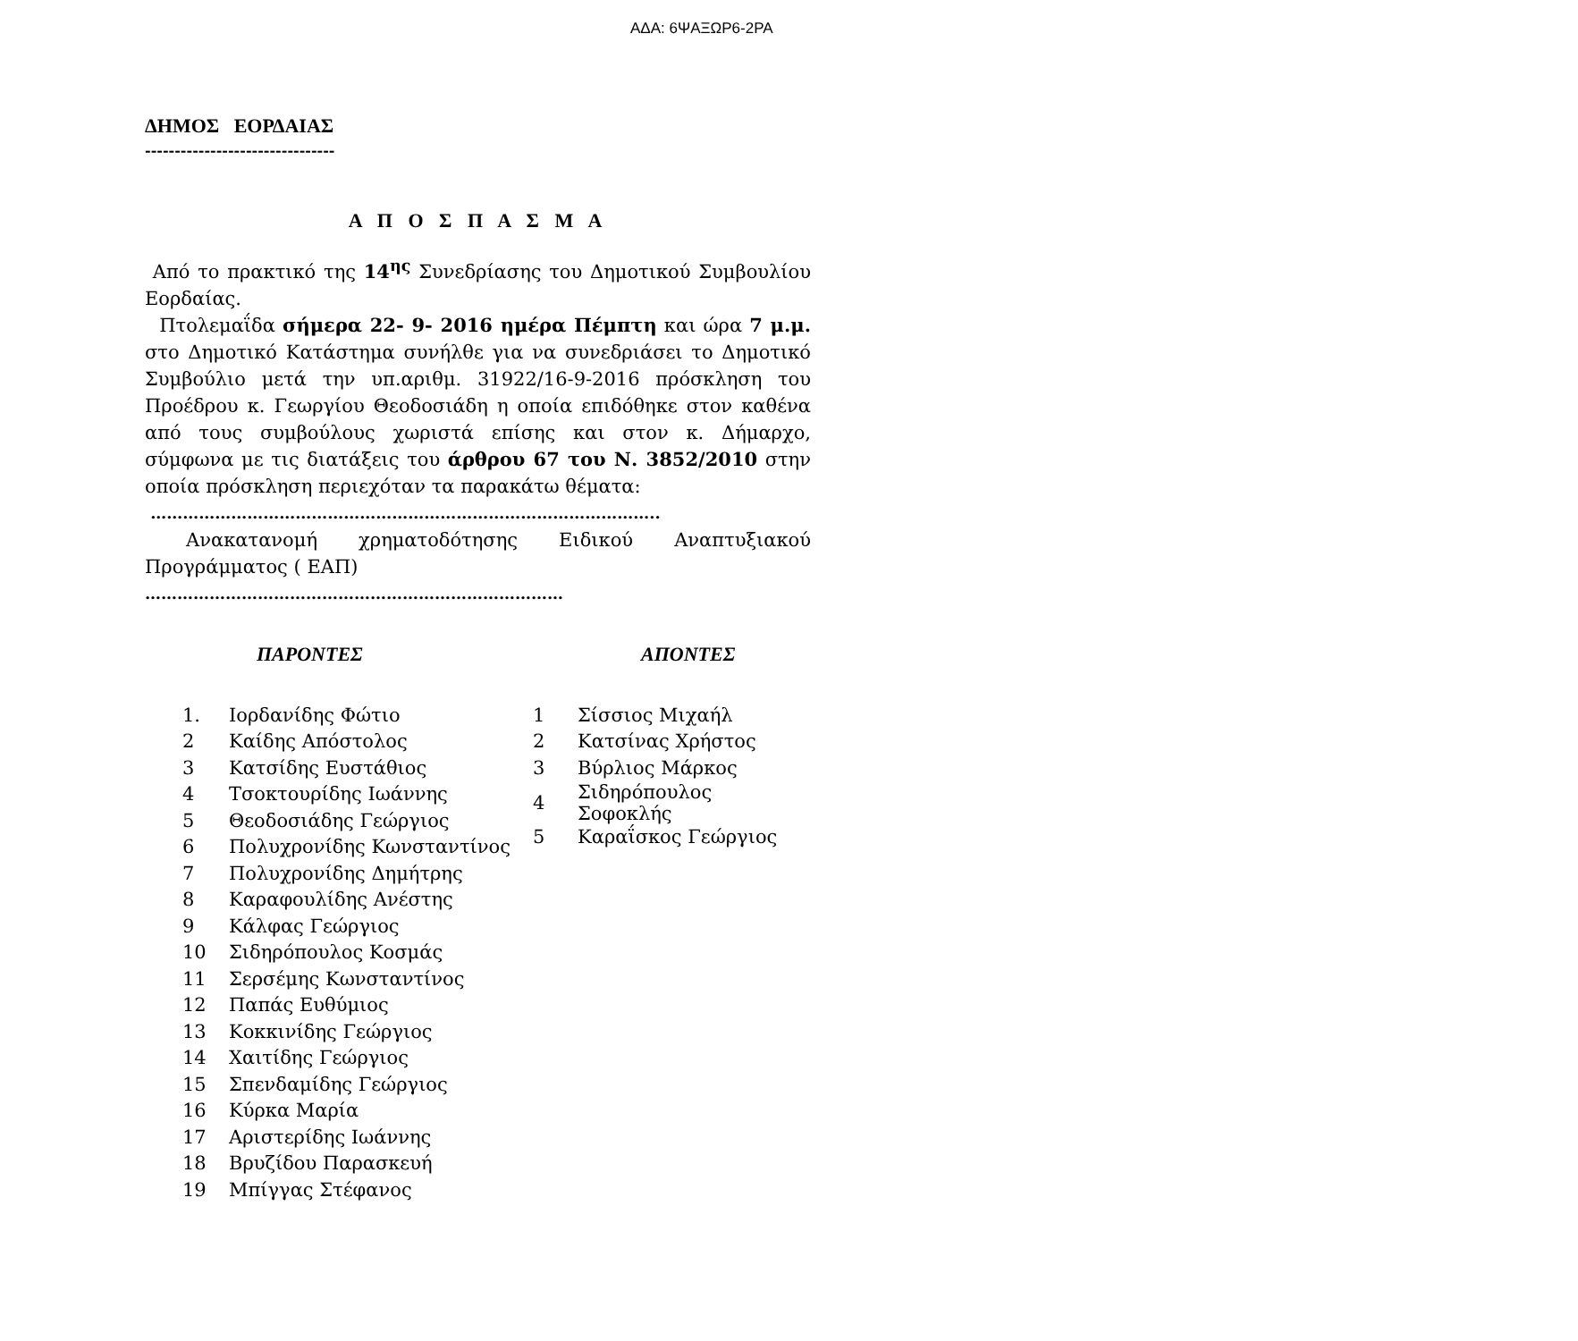ΑΔΑ: 6ΨΑΞΩΡ6-2ΡΑ
ΔΗΜΟΣ ΕΟΡΔΑΙΑΣ
--------------------------------
Α Π Ο Σ Π Α Σ Μ Α
Από το πρακτικό της 14<sup>ης</sup> Συνεδρίασης του Δημοτικού Συμβουλίου Εορδαίας.
Πτολεμαΐδα σήμερα 22- 9- 2016 ημέρα Πέμπτη και ώρα 7 μ.μ. στο Δημοτικό Κατάστημα συνήλθε για να συνεδριάσει το Δημοτικό Συμβούλιο μετά την υπ.αριθμ. 31922/16-9-2016 πρόσκληση του Προέδρου κ. Γεωργίου Θεοδοσιάδη η οποία επιδόθηκε στον καθένα από τους συμβούλους χωριστά επίσης και στον κ. Δήμαρχο, σύμφωνα με τις διατάξεις του άρθρου 67 του Ν. 3852/2010 στην οποία πρόσκληση περιεχόταν τα παρακάτω θέματα:
…………………………………………………………………………………..
Ανακατανομή χρηματοδότησης Ειδικού Αναπτυξιακού Προγράμματος ( ΕΑΠ)
……………………………………………………………………
ΠΑΡΟΝΤΕΣ ΑΠΟΝΤΕΣ
| 1. | Ιορδανίδης Φώτιο |
| 2 | Καίδης Απόστολος |
| 3 | Κατσίδης Ευστάθιος |
| 4 | Τσοκτουρίδης Ιωάννης |
| 5 | Θεοδοσιάδης Γεώργιος |
| 6 | Πολυχρονίδης Κωνσταντίνος |
| 7 | Πολυχρονίδης Δημήτρης |
| 8 | Καραφουλίδης Ανέστης |
| 9 | Κάλφας Γεώργιος |
| 10 | Σιδηρόπουλος Κοσμάς |
| 11 | Σερσέμης Κωνσταντίνος |
| 12 | Παπάς Ευθύμιος |
| 13 | Κοκκινίδης Γεώργιος |
| 14 | Χαιτίδης Γεώργιος |
| 15 | Σπενδαμίδης Γεώργιος |
| 16 | Κύρκα Μαρία |
| 17 | Αριστερίδης Ιωάννης |
| 18 | Βρυζίδου Παρασκευή |
| 19 | Μπίγγας Στέφανος |
| 1 | Σίσσιος Μιχαήλ |
| 2 | Κατσίνας Χρήστος |
| 3 | Βύρλιος Μάρκος |
| 4 | Σιδηρόπουλος Σοφοκλής |
| 5 | Καραΐσκος Γεώργιος |